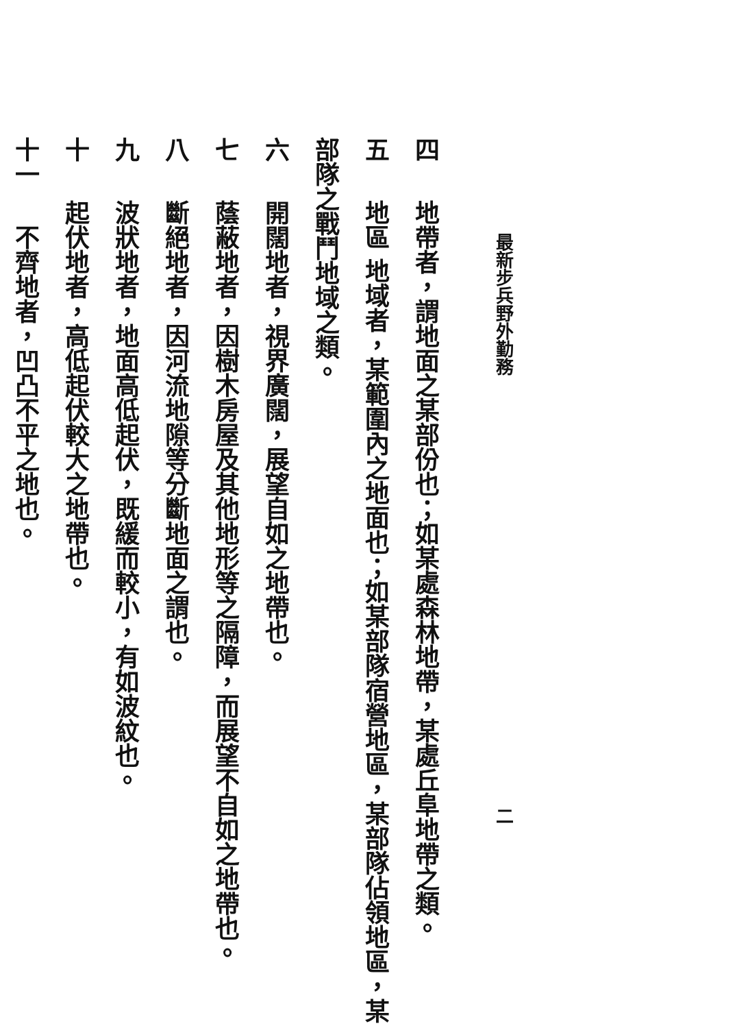最新步兵野外勤務 二
四　地帶者，謂地面之某部份也；如某處森林地帶，某處丘阜地帶之類。
五　地區 地域者，某範圍內之地面也；如某部隊宿營地區，某部隊佔領地區，某部隊之戰鬥地域之類。
六　開闊地者，視界廣闊，展望自如之地帶也。
七　蔭蔽地者，因樹木房屋及其他地形等之隔障，而展望不自如之地帶也。
八　斷絕地者，因河流地隙等分斷地面之謂也。
九　波狀地者，地面高低起伏，既緩而較小，有如波紋也。
十　起伏地者，高低起伏較大之地帶也。
十一　不齊地者，凹凸不平之地也。